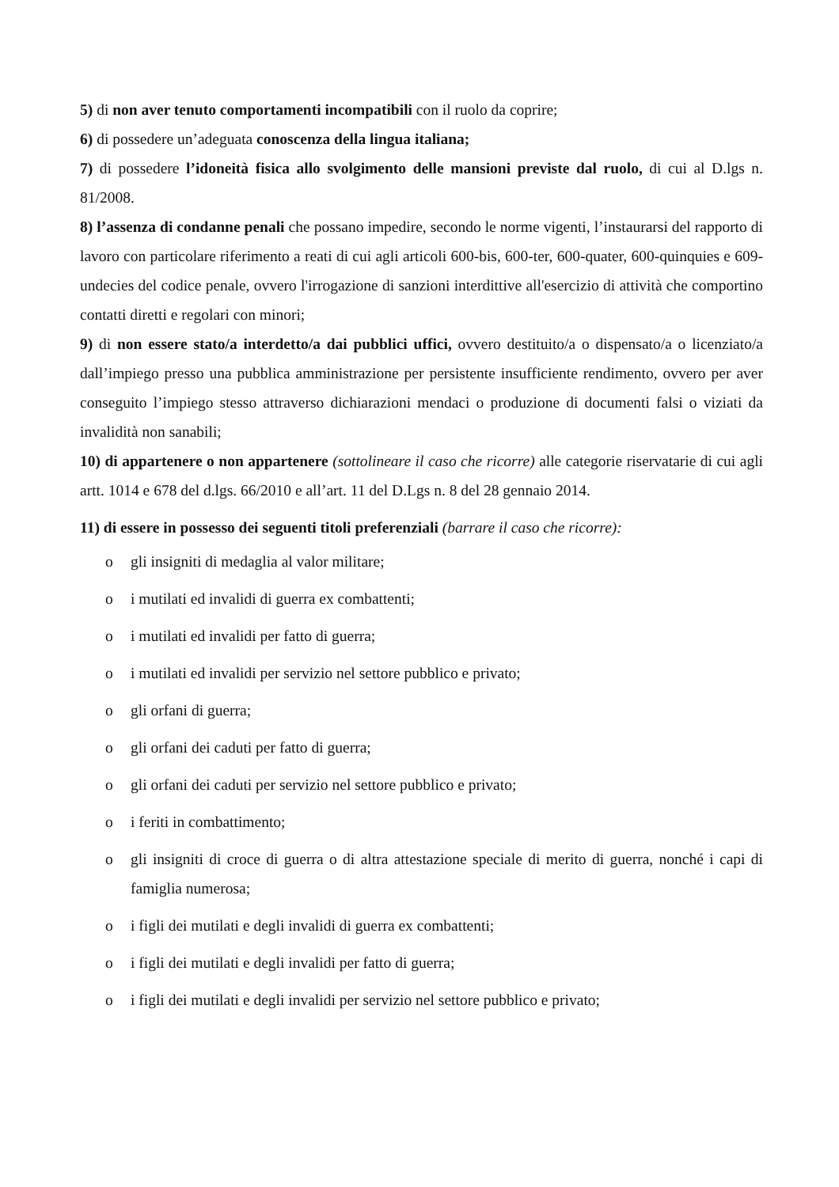5) di non aver tenuto comportamenti incompatibili con il ruolo da coprire;
6) di possedere un’adeguata conoscenza della lingua italiana;
7) di possedere l’idoneità fisica allo svolgimento delle mansioni previste dal ruolo, di cui al D.lgs n. 81/2008.
8) l’assenza di condanne penali che possano impedire, secondo le norme vigenti, l’instaurarsi del rapporto di lavoro con particolare riferimento a reati di cui agli articoli 600-bis, 600-ter, 600-quater, 600-quinquies e 609-undecies del codice penale, ovvero l'irrogazione di sanzioni interdittive all'esercizio di attività che comportino contatti diretti e regolari con minori;
9) di non essere stato/a interdetto/a dai pubblici uffici, ovvero destituito/a o dispensato/a o licenziato/a dall’impiego presso una pubblica amministrazione per persistente insufficiente rendimento, ovvero per aver conseguito l’impiego stesso attraverso dichiarazioni mendaci o produzione di documenti falsi o viziati da invalidità non sanabili;
10) di appartenere o non appartenere (sottolineare il caso che ricorre) alle categorie riservatarie di cui agli artt. 1014 e 678 del d.lgs. 66/2010 e all’art. 11 del D.Lgs n. 8 del 28 gennaio 2014.
11) di essere in possesso dei seguenti titoli preferenziali (barrare il caso che ricorre):
o gli insigniti di medaglia al valor militare;
o i mutilati ed invalidi di guerra ex combattenti;
o i mutilati ed invalidi per fatto di guerra;
o i mutilati ed invalidi per servizio nel settore pubblico e privato;
o gli orfani di guerra;
o gli orfani dei caduti per fatto di guerra;
o gli orfani dei caduti per servizio nel settore pubblico e privato;
o i feriti in combattimento;
o gli insigniti di croce di guerra o di altra attestazione speciale di merito di guerra, nonché i capi di famiglia numerosa;
o i figli dei mutilati e degli invalidi di guerra ex combattenti;
o i figli dei mutilati e degli invalidi per fatto di guerra;
o i figli dei mutilati e degli invalidi per servizio nel settore pubblico e privato;